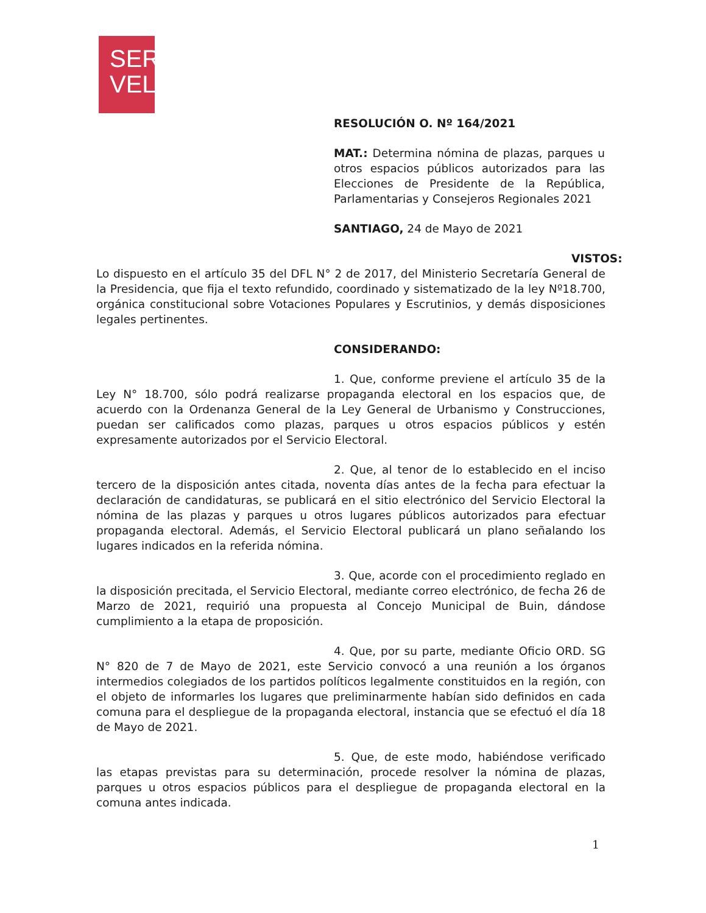SER
VEL
RESOLUCIÓN O. Nº 164/2021
MAT.: Determina nómina de plazas, parques u otros espacios públicos autorizados para las Elecciones de Presidente de la República, Parlamentarias y Consejeros Regionales 2021
SANTIAGO, 24 de Mayo de 2021
VISTOS: Lo dispuesto en el artículo 35 del DFL N° 2 de 2017, del Ministerio Secretaría General de la Presidencia, que fija el texto refundido, coordinado y sistematizado de la ley Nº18.700, orgánica constitucional sobre Votaciones Populares y Escrutinios, y demás disposiciones legales pertinentes.
CONSIDERANDO:
1. Que, conforme previene el artículo 35 de la Ley N° 18.700, sólo podrá realizarse propaganda electoral en los espacios que, de acuerdo con la Ordenanza General de la Ley General de Urbanismo y Construcciones, puedan ser calificados como plazas, parques u otros espacios públicos y estén expresamente autorizados por el Servicio Electoral.
2. Que, al tenor de lo establecido en el inciso tercero de la disposición antes citada, noventa días antes de la fecha para efectuar la declaración de candidaturas, se publicará en el sitio electrónico del Servicio Electoral la nómina de las plazas y parques u otros lugares públicos autorizados para efectuar propaganda electoral. Además, el Servicio Electoral publicará un plano señalando los lugares indicados en la referida nómina.
3. Que, acorde con el procedimiento reglado en la disposición precitada, el Servicio Electoral, mediante correo electrónico, de fecha 26 de Marzo de 2021, requirió una propuesta al Concejo Municipal de Buin, dándose cumplimiento a la etapa de proposición.
4. Que, por su parte, mediante Oficio ORD. SG N° 820 de 7 de Mayo de 2021, este Servicio convocó a una reunión a los órganos intermedios colegiados de los partidos políticos legalmente constituidos en la región, con el objeto de informarles los lugares que preliminarmente habían sido definidos en cada comuna para el despliegue de la propaganda electoral, instancia que se efectuó el día 18 de Mayo de 2021.
5. Que, de este modo, habiéndose verificado las etapas previstas para su determinación, procede resolver la nómina de plazas, parques u otros espacios públicos para el despliegue de propaganda electoral en la comuna antes indicada.
1